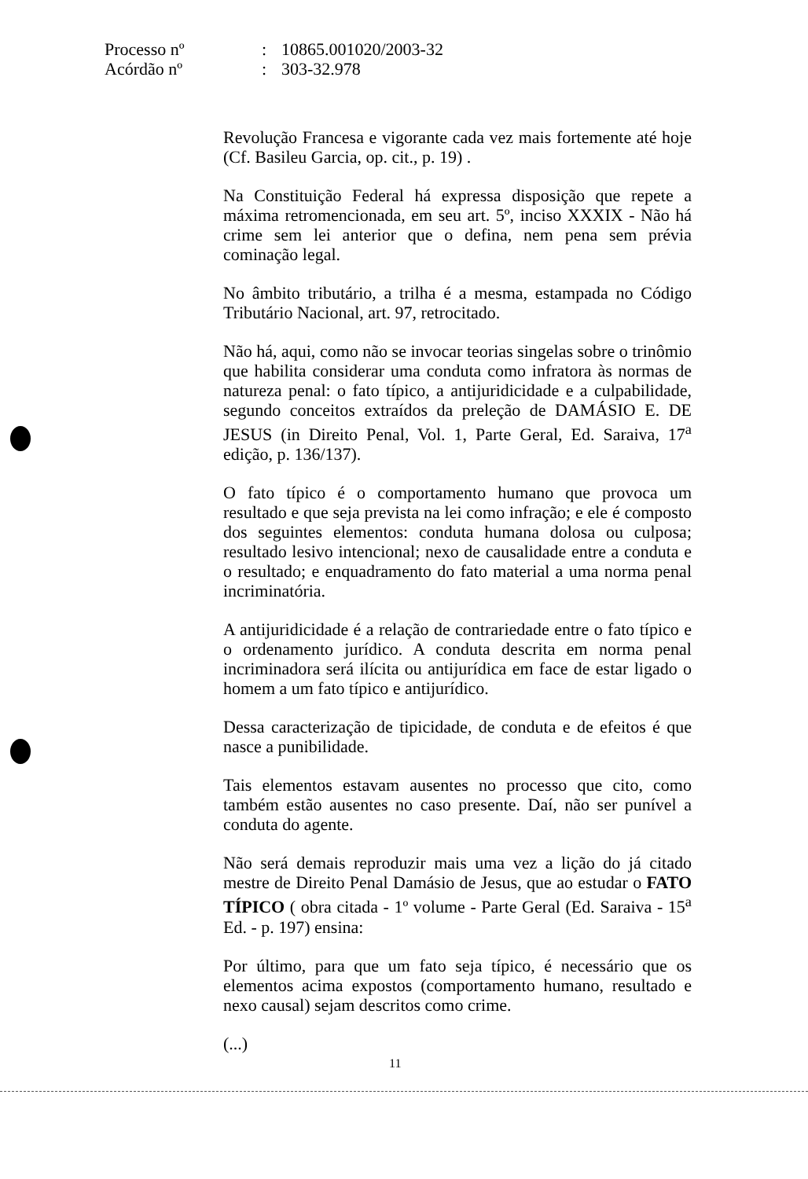Processo nº: 10865.001020/2003-32
Acórdão nº: 303-32.978
Revolução Francesa e vigorante cada vez mais fortemente até hoje (Cf. Basileu Garcia, op. cit., p. 19) .
Na Constituição Federal há expressa disposição que repete a máxima retromencionada, em seu art. 5º, inciso XXXIX - Não há crime sem lei anterior que o defina, nem pena sem prévia cominação legal.
No âmbito tributário, a trilha é a mesma, estampada no Código Tributário Nacional, art. 97, retrocitado.
Não há, aqui, como não se invocar teorias singelas sobre o trinômio que habilita considerar uma conduta como infratora às normas de natureza penal: o fato típico, a antijuridicidade e a culpabilidade, segundo conceitos extraídos da preleção de DAMÁSIO E. DE JESUS (in Direito Penal, Vol. 1, Parte Geral, Ed. Saraiva, 17<sup>a</sup> edição, p. 136/137).
O fato típico é o comportamento humano que provoca um resultado e que seja prevista na lei como infração; e ele é composto dos seguintes elementos: conduta humana dolosa ou culposa; resultado lesivo intencional; nexo de causalidade entre a conduta e o resultado; e enquadramento do fato material a uma norma penal incriminatória.
A antijuridicidade é a relação de contrariedade entre o fato típico e o ordenamento jurídico. A conduta descrita em norma penal incriminadora será ilícita ou antijurídica em face de estar ligado o homem a um fato típico e antijurídico.
Dessa caracterização de tipicidade, de conduta e de efeitos é que nasce a punibilidade.
Tais elementos estavam ausentes no processo que cito, como também estão ausentes no caso presente. Daí, não ser punível a conduta do agente.
Não será demais reproduzir mais uma vez a lição do já citado mestre de Direito Penal Damásio de Jesus, que ao estudar o FATO TÍPICO ( obra citada - 1º volume - Parte Geral (Ed. Saraiva - 15<sup>a</sup> Ed. - p. 197) ensina:
Por último, para que um fato seja típico, é necessário que os elementos acima expostos (comportamento humano, resultado e nexo causal) sejam descritos como crime.
(...)
11